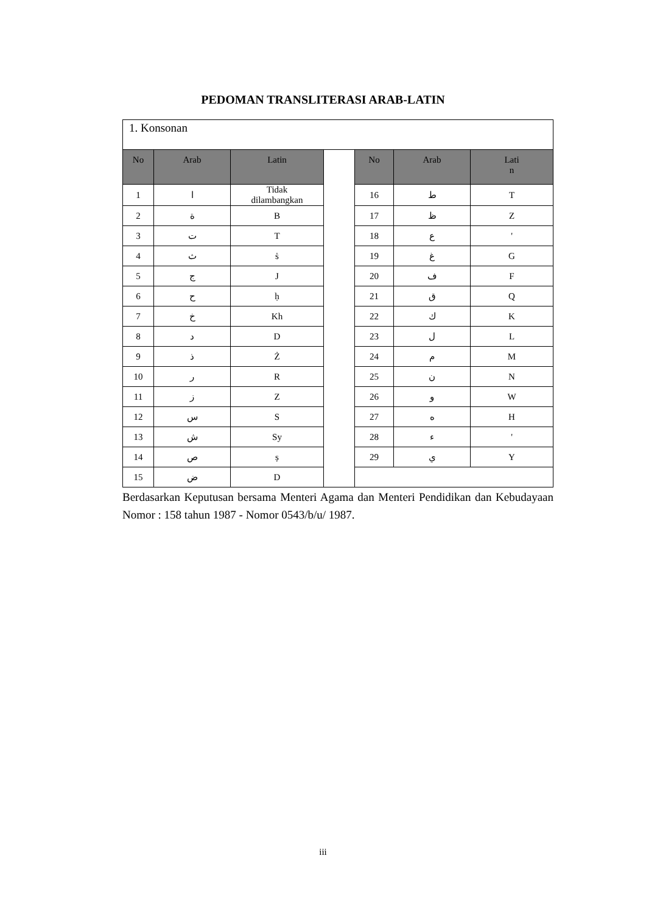PEDOMAN TRANSLITERASI ARAB-LATIN
| 1. Konsonan | | | | | | |
| No | Arab | Latin | | No | Arab | Lati n |
| 1 | ا | Tidak dilambangkan | | 16 | ط | T |
| 2 | ة | B | | 17 | ظ | Z |
| 3 | ت | T | | 18 | ع | ' |
| 4 | ث | ṡ | | 19 | غ | G |
| 5 | ج | J | | 20 | ف | F |
| 6 | ح | ḥ | | 21 | ق | Q |
| 7 | خ | Kh | | 22 | ك | K |
| 8 | د | D | | 23 | ل | L |
| 9 | ذ | Ż | | 24 | م | M |
| 10 | ر | R | | 25 | ن | N |
| 11 | ز | Z | | 26 | و | W |
| 12 | س | S | | 27 | ه | H |
| 13 | ش | Sy | | 28 | ء | ' |
| 14 | ص | ṣ | | 29 | ي | Y |
| 15 | ض | D | | | | |
Berdasarkan Keputusan bersama Menteri Agama dan Menteri Pendidikan dan Kebudayaan Nomor : 158 tahun 1987 - Nomor 0543/b/u/ 1987.
iii